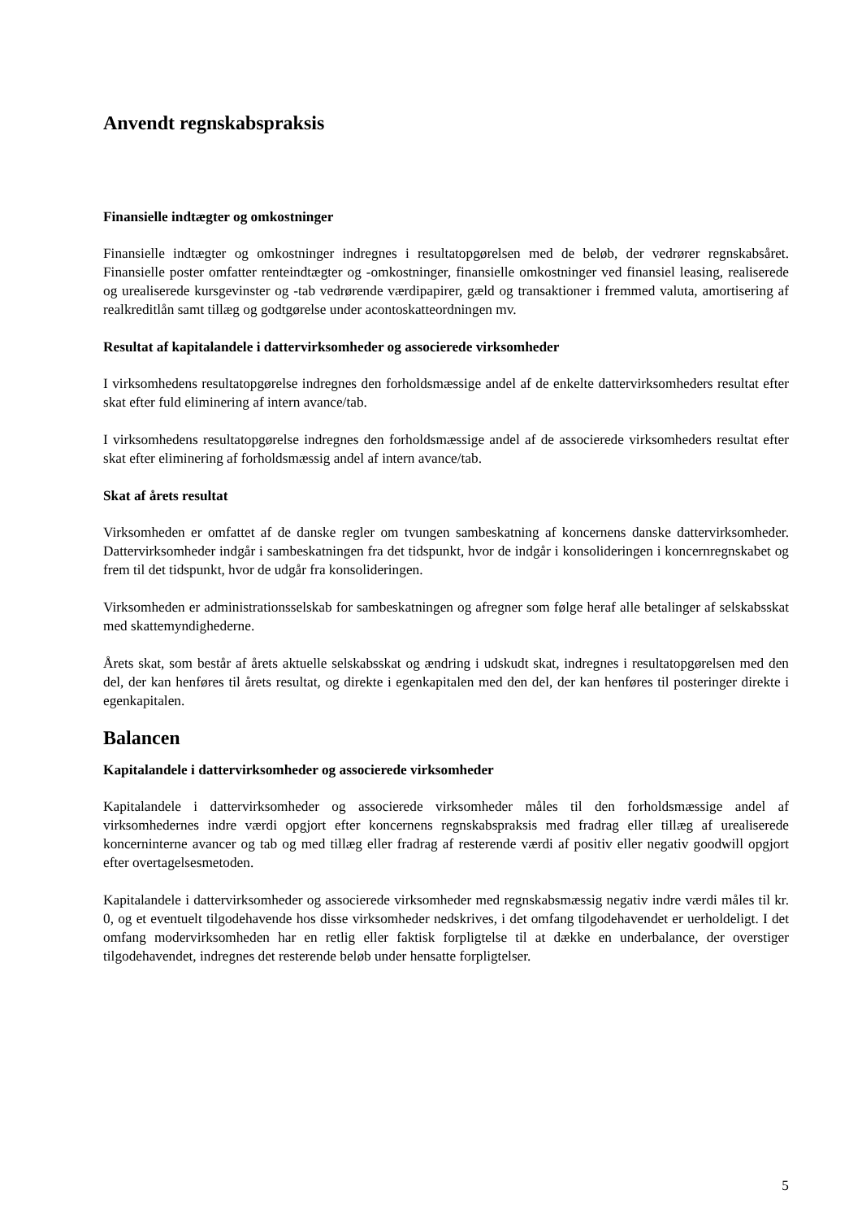Anvendt regnskabspraksis
Finansielle indtægter og omkostninger
Finansielle indtægter og omkostninger indregnes i resultatopgørelsen med de beløb, der vedrører regnskabsåret. Finansielle poster omfatter renteindtægter og -omkostninger, finansielle omkostninger ved finansiel leasing, realiserede og urealiserede kursgevinster og -tab vedrørende værdipapirer, gæld og transaktioner i fremmed valuta, amortisering af realkreditlån samt tillæg og godtgørelse under acontoskatteordningen mv.
Resultat af kapitalandele i dattervirksomheder og associerede virksomheder
I virksomhedens resultatopgørelse indregnes den forholdsmæssige andel af de enkelte dattervirksomheders resultat efter skat efter fuld eliminering af intern avance/tab.
I virksomhedens resultatopgørelse indregnes den forholdsmæssige andel af de associerede virksomheders resultat efter skat efter eliminering af forholdsmæssig andel af intern avance/tab.
Skat af årets resultat
Virksomheden er omfattet af de danske regler om tvungen sambeskatning af koncernens danske dattervirksomheder. Dattervirksomheder indgår i sambeskatningen fra det tidspunkt, hvor de indgår i konsolideringen i koncernregnskabet og frem til det tidspunkt, hvor de udgår fra konsolideringen.
Virksomheden er administrationsselskab for sambeskatningen og afregner som følge heraf alle betalinger af selskabsskat med skattemyndighederne.
Årets skat, som består af årets aktuelle selskabsskat og ændring i udskudt skat, indregnes i resultatopgørelsen med den del, der kan henføres til årets resultat, og direkte i egenkapitalen med den del, der kan henføres til posteringer direkte i egenkapitalen.
Balancen
Kapitalandele i dattervirksomheder og associerede virksomheder
Kapitalandele i dattervirksomheder og associerede virksomheder måles til den forholdsmæssige andel af virksomhedernes indre værdi opgjort efter koncernens regnskabspraksis med fradrag eller tillæg af urealiserede koncerninterne avancer og tab og med tillæg eller fradrag af resterende værdi af positiv eller negativ goodwill opgjort efter overtagelsesmetoden.
Kapitalandele i dattervirksomheder og associerede virksomheder med regnskabsmæssig negativ indre værdi måles til kr. 0, og et eventuelt tilgodehavende hos disse virksomheder nedskrives, i det omfang tilgodehavendet er uerholdeligt. I det omfang modervirksomheden har en retlig eller faktisk forpligtelse til at dække en underbalance, der overstiger tilgodehavendet, indregnes det resterende beløb under hensatte forpligtelser.
5